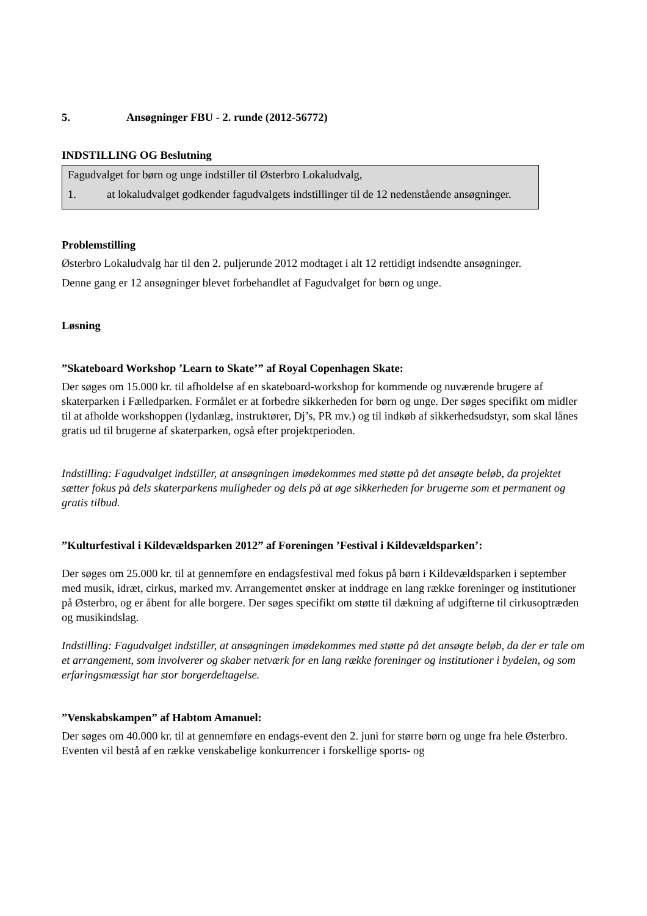5. Ansøgninger FBU - 2. runde (2012-56772)
INDSTILLING OG Beslutning
Fagudvalget for børn og unge indstiller til Østerbro Lokaludvalg,
1. at lokaludvalget godkender fagudvalgets indstillinger til de 12 nedenstående ansøgninger.
Problemstilling
Østerbro Lokaludvalg har til den 2. puljerunde 2012 modtaget i alt 12 rettidigt indsendte ansøgninger.
Denne gang er 12 ansøgninger blevet forbehandlet af Fagudvalget for børn og unge.
Løsning
”Skateboard Workshop ’Learn to Skate’” af Royal Copenhagen Skate:
Der søges om 15.000 kr. til afholdelse af en skateboard-workshop for kommende og nuværende brugere af skaterparken i Fælledparken. Formålet er at forbedre sikkerheden for børn og unge. Der søges specifikt om midler til at afholde workshoppen (lydanlæg, instruktører, Dj’s, PR mv.) og til indkøb af sikkerhedsudstyr, som skal lånes gratis ud til brugerne af skaterparken, også efter projektperioden.
Indstilling: Fagudvalget indstiller, at ansøgningen imødekommes med støtte på det ansøgte beløb, da projektet sætter fokus på dels skaterparkens muligheder og dels på at øge sikkerheden for brugerne som et permanent og gratis tilbud.
”Kulturfestival i Kildevældsparken 2012” af Foreningen ’Festival i Kildevældsparken’:
Der søges om 25.000 kr. til at gennemføre en endagsfestival med fokus på børn i Kildevældsparken i september med musik, idræt, cirkus, marked mv. Arrangementet ønsker at inddrage en lang række foreninger og institutioner på Østerbro, og er åbent for alle borgere. Der søges specifikt om støtte til dækning af udgifterne til cirkusoptræden og musikindslag.
Indstilling: Fagudvalget indstiller, at ansøgningen imødekommes med støtte på det ansøgte beløb, da der er tale om et arrangement, som involverer og skaber netværk for en lang række foreninger og institutioner i bydelen, og som erfaringsmæssigt har stor borgerdeltagelse.
”Venskabskampen” af Habtom Amanuel:
Der søges om 40.000 kr. til at gennemføre en endags-event den 2. juni for større børn og unge fra hele Østerbro. Eventen vil bestå af en række venskabelige konkurrencer i forskellige sports- og